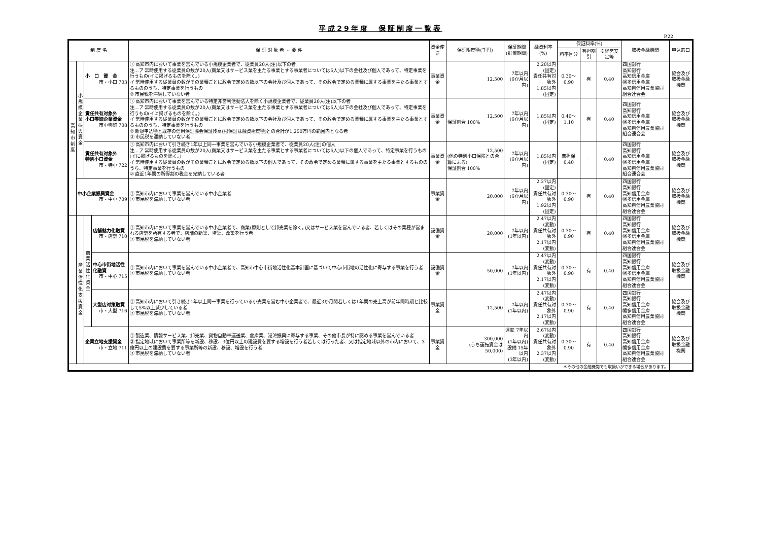平成29年度　保証制度一覧表
P.22
| 制 度 名 | | | | 保 証 対 象 者 ・ 要 件 | 資金使途 | 保証限度額(千円) | 保証期間 (据置期間) | 融資利率(%) | 保証料率(%) | | | 取扱金融機関 | 申込窓口 |
| --- | --- | --- | --- | --- | --- | --- | --- | --- | --- | --- | --- | --- | --- |
| | | | | | | | | | 料率区分 | 有担割引 | ※経営安定等 | | |
| 高 知 市 制 度 | 小 規 模 企 業 振 興 資 金 | 小 口 資 金 市・小口 703 | | ① 高知市内において事業を営んでいる小規模企業者で、従業員20人(注)以下の者 注…ア 常時使用する従業員の数が20人(商業又はサービス業を主たる事業とする事業者については5人)以下の会社及び個人であって、特定事業を行うもの(イに掲げるものを除く。) イ 常時使用する従業員の数がその業種ごとに政令で定める数以下の会社及び個人であって、その政令で定める業種に属する事業を主たる事業とするもののうち、特定事業を行うもの ② 市民税を滞納していない者 | 事業資金 | 12,500 | 7年以内 (6か月以内) | 2.20以内 (固定) 責任共有対象外 1.85以内 (固定) | 0.30～0.90 | 有 | 0.40 | 四国銀行 高知銀行 高知信用金庫 幡多信用金庫 高知県信用農業協同組合連合会 | 協会及び 取扱金融機関 |
| | | 責任共有対象外 小口零細企業資金 市小零細 708 | | ① 高知市内において事業を営んでいる特定非営利活動法人を除く小規模企業者で、従業員20人(注)以下の者 注…ア 常時使用する従業員の数が20人(商業又はサービス業を主たる事業とする事業者については5人)以下の会社及び個人であって、特定事業を行うもの(イに掲げるものを除く。) イ 常時使用する従業員の数がその業種ごとに政令で定める数以下の会社及び個人であって、その政令で定める業種に属する事業を主たる事業とするもののうち、特定事業を行うもの ② 新規申込額と既存の信用保証協会保証残高(根保証は融資極度額)との合計が1,250万円の範囲内となる者 ③ 市民税を滞納していない者 | 事業資金 | 12,500 保証割合 100% | 7年以内 (6か月以内) | 1.85以内 (固定) | 0.40～1.10 | 有 | 0.40 | 四国銀行 高知銀行 高知信用金庫 幡多信用金庫 高知県信用農業協同組合連合会 | 協会及び 取扱金融機関 |
| | | 責任共有対象外 特別小口資金 市・特小 722 | | ① 高知市内において引き続き1年以上同一事業を営んでいる小規模企業者で、従業員20人(注)の個人 注…ア 常時使用する従業員の数が20人(商業又はサービス業を主たる事業とする事業者については5人)以下の個人であって、特定事業を行うもの(イに掲げるものを除く。) イ 常時使用する従業員の数がその業種ごとに政令で定める数以下の個人であって、その政令で定める業種に属する事業を主たる事業とするもののうち、特定事業を行うもの ② 直近1年間の所得割の税金を完納している者 | 事業資金 | 12,500 (他の特別小口保険との合算による) 保証割合 100% | 7年以内 (6か月以内) | 1.85以内 (固定) | 無担保 0.40 | － | 0.40 | 四国銀行 高知銀行 高知信用金庫 幡多信用金庫 高知県信用農業協同組合連合会 | 協会及び 取扱金融機関 |
| | 中小企業振興資金 市・中小 709 | | | ① 高知市内において事業を営んでいる中小企業者 ② 市民税を滞納していない者 | 事業資金 | 20,000 | 7年以内 (6か月以内) | 2.27以内 (固定) 責任共有対象外 1.92以内 (固定) | 0.30～0.90 | 有 | 0.40 | 四国銀行 高知銀行 高知信用金庫 幡多信用金庫 高知県信用農業協同組合連合会 | 協会及び 取扱金融機関 |
| | 産 業 活 性 化 支 援 資 金 | 商 業 活 性 化 資 金 | 店舗魅力化融資 市・店舗 710 | ① 高知市内において事業を営んでいる中小企業者で、商業(原則として卸売業を除く。)又はサービス業を営んでいる者、若しくはその業種が営まれる店舗を所有する者で、店舗の新築、増築、改築を行う者 ② 市民税を滞納していない者 | 設備資金 | 20,000 | 7年以内 (1年以内) | 2.47以内 (変動) 責任共有対象外 2.17以内 (変動) | 0.30～0.90 | 有 | 0.40 | 四国銀行 高知銀行 高知信用金庫 幡多信用金庫 高知県信用農業協同組合連合会 | 協会及び 取扱金融機関 |
| | | | 中心市街地活性化融資 市・中心 715 | ① 高知市内において事業を営んでいる中小企業者で、高知市中心市街地活性化基本計画に基づいて中心市街地の活性化に寄与する事業を行う者 ② 市民税を滞納していない者 | 設備資金 | 50,000 | 7年以内 (1年以内) | 2.47以内 (変動) 責任共有対象外 2.17以内 (変動) | 0.30～0.90 | 有 | 0.40 | 四国銀行 高知銀行 高知信用金庫 幡多信用金庫 高知県信用農業協同組合連合会 | 協会及び 取扱金融機関 |
| | | | 大型店対策融資 市・大型 716 | ① 高知市内において引き続き1年以上同一事業を行っている小売業を営む中小企業者で、最近3か月間若しくは1年間の売上高が前年同時期と比較して5%以上減少している者 ② 市民税を滞納していない者 | 事業資金 | 12,500 | 7年以内 (1年以内) | 2.47以内 (変動) 責任共有対象外 2.17以内 (変動) | 0.30～0.90 | 有 | 0.40 | 四国銀行 高知銀行 高知信用金庫 幡多信用金庫 高知県信用農業協同組合連合会 | 協会及び 取扱金融機関 |
| | | 企業立地支援資金 市・立地 711 | | ① 製造業、情報サービス業、卸売業、貨物自動車運送業、倉庫業、港湾振興に寄与する事業、その他市長が特に認める事業を営んでいる者 ② 指定地域において事業所等を新設、移設、3億円以上の建設費を要する増設を行う者若しくは行った者、又は指定地域以外の市内において、3億円以上の建設費を要する事業所等の新設、移設、増設を行う者 ③ 市民税を滞納していない者 | 事業資金 | 300,000 (うち運転資金は 50,000) | 運転 7年以内 (1年以内) 設備 15年以内 (3年以内) | 2.67以内 (変動) 責任共有対象外 2.37以内 (変動) | 0.30～0.90 | 有 | 0.40 | 四国銀行 高知銀行 高知信用金庫 幡多信用金庫 高知県信用農業協同組合連合会 | 協会及び 取扱金融機関 |
| | | | | | | | | ＊その他の金融機関でも取扱いができる場合があります。 | | | | | |